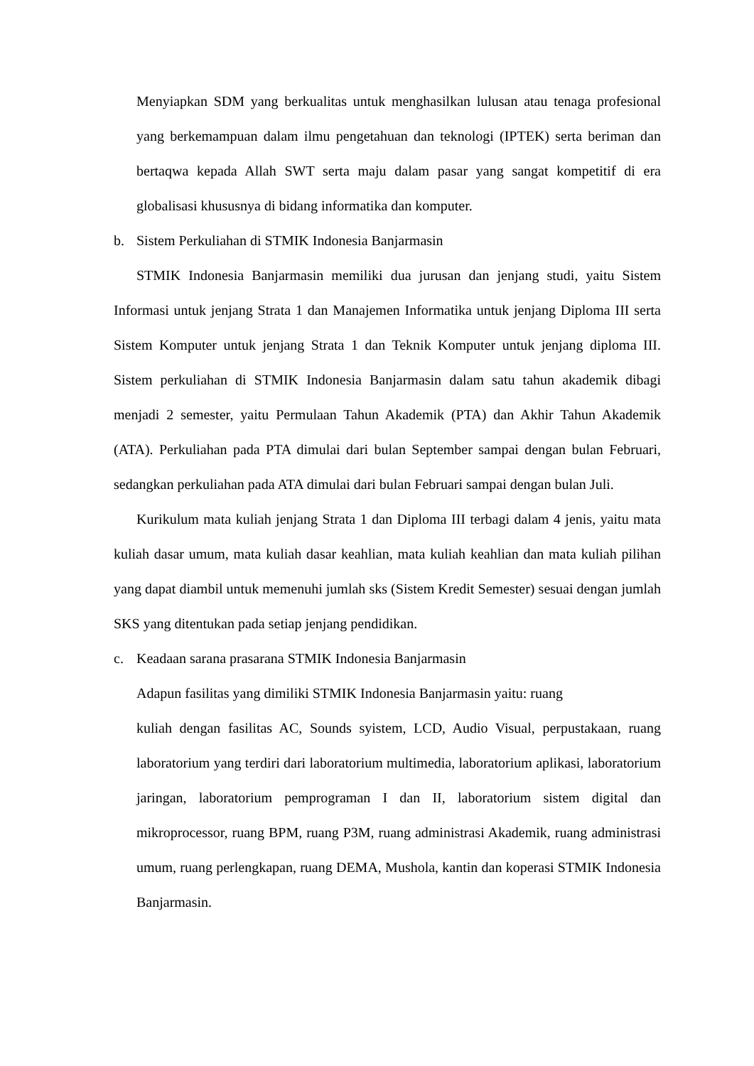Menyiapkan SDM yang berkualitas untuk menghasilkan lulusan atau tenaga profesional yang berkemampuan dalam ilmu pengetahuan dan teknologi (IPTEK) serta beriman dan bertaqwa kepada Allah SWT serta maju dalam pasar yang sangat kompetitif di era globalisasi khususnya di bidang informatika dan komputer.
b. Sistem Perkuliahan di STMIK Indonesia Banjarmasin
STMIK Indonesia Banjarmasin memiliki dua jurusan dan jenjang studi, yaitu Sistem Informasi untuk jenjang Strata 1 dan Manajemen Informatika untuk jenjang Diploma III serta Sistem Komputer untuk jenjang Strata 1 dan Teknik Komputer untuk jenjang diploma III. Sistem perkuliahan di STMIK Indonesia Banjarmasin dalam satu tahun akademik dibagi menjadi 2 semester, yaitu Permulaan Tahun Akademik (PTA) dan Akhir Tahun Akademik (ATA). Perkuliahan pada PTA dimulai dari bulan September sampai dengan bulan Februari, sedangkan perkuliahan pada ATA dimulai dari bulan Februari sampai dengan bulan Juli.
Kurikulum mata kuliah jenjang Strata 1 dan Diploma III terbagi dalam 4 jenis, yaitu mata kuliah dasar umum, mata kuliah dasar keahlian, mata kuliah keahlian dan mata kuliah pilihan yang dapat diambil untuk memenuhi jumlah sks (Sistem Kredit Semester) sesuai dengan jumlah SKS yang ditentukan pada setiap jenjang pendidikan.
c. Keadaan sarana prasarana STMIK Indonesia Banjarmasin
Adapun fasilitas yang dimiliki STMIK Indonesia Banjarmasin yaitu: ruang
kuliah dengan fasilitas AC, Sounds syistem, LCD, Audio Visual, perpustakaan, ruang laboratorium yang terdiri dari laboratorium multimedia, laboratorium aplikasi, laboratorium jaringan, laboratorium pemprograman I dan II, laboratorium sistem digital dan mikroprocessor, ruang BPM, ruang P3M, ruang administrasi Akademik, ruang administrasi umum, ruang perlengkapan, ruang DEMA, Mushola, kantin dan koperasi STMIK Indonesia Banjarmasin.